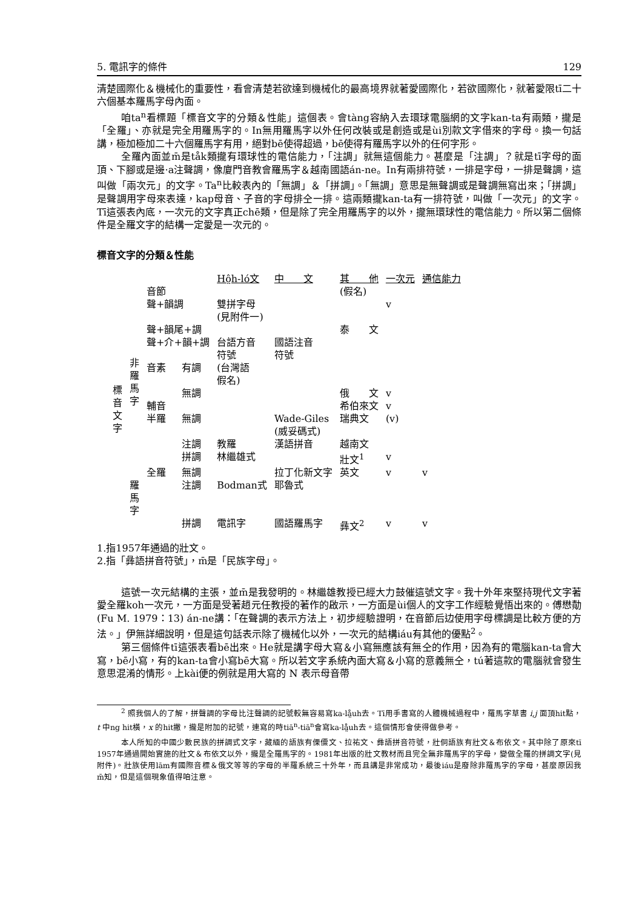5. 電訊字的條件 129
清楚國際化＆機械化的重要性，看會清楚若欲達到機械化的最高境界就著愛國際化，若欲國際化，就著愛限tī二十六個基本羅馬字母內面。
咱ta<sup>n</sup>看標題「標音文字的分類＆性能」這個表。會tàng容納入去環球電腦網的文字kan-ta有兩類，攏是「全羅」、亦就是完全用羅馬字的。In無用羅馬字以外任何改裝或是創造或是ùi別款文字借來的字母。換一句話講，極加極加二十六個羅馬字有用，絕對bē使得超過，bē使得有羅馬字以外的任何字形。
全羅內面並m̄是tåk類攏有環球性的電信能力，「注調」就無這個能力。甚麼是「注調」？就是tī字母的面頂、下腳或是邊·a注聲調，像廈門音教會羅馬字＆越南國語án-ne。In有兩排符號，一排是字母，一排是聲調，這叫做「兩次元」的文字。Ta<sup>n</sup>比較表內的「無調」＆「拼調」。「無調」意思是無聲調或是聲調無寫出來；「拼調」是聲調用字母來表達，kap母音、子音的字母排仝一排。這兩類攏kan-ta有一排符號，叫做「一次元」的文字。Tī這張表內底，一次元的文字真正chē類，但是除了完全用羅馬字的以外，攏無環球性的電信能力。所以第二個條件是全羅文字的結構一定愛是一次元的。
標音文字的分類＆性能
| | | | | Hô̤h-ló文 | 中 文 | 其 他 | 一次元 | 通信能力 |
| 標 音 文 字 | 非 羅 馬 字 | 音節 | | | | (假名) | | |
| | | 聲+韻調 | | 雙拼字母 (見附件一) | | | v | |
| | | 聲+韻尾+調 | | | | 泰 文 | | |
| | | 聲+介+韻+調 | | 台語方音 符號 | 國語注音 符號 | | | |
| | | 音素 | 有調 | (台灣語 假名) | | | | |
| | | | 無調 | | | 俄 文 | v | |
| | | 輔音 | | | | 希伯來文 | v | |
| | | 半羅 | 無調 | | Wade-Giles (威妥碼式) | 瑞典文 | (v) | |
| | | | 注調 | 教羅 | 漢語拼音 | 越南文 | | |
| | | | 拼調 | 林繼雄式 | | 壯文<sup>1</sup> | v | |
| | | 全羅 | 無調 | | 拉丁化新文字 | 英文 | v | v |
| | 羅 馬 字 | | 注調 | Bodman式 | 耶魯式 | | | |
| | | | 拼調 | 電訊字 | 國語羅馬字 | 彝文<sup>2</sup> | v | v |
1.指1957年通過的壯文。
2.指「彝語拼音符號」，m̄是「民族字母」。
這號一次元結構的主張，並m̄是我發明的。林繼雄教授已經大力鼓催這號文字。我十外年來堅持現代文字著愛全羅koh一次元，一方面是受著趙元任教授的著作的啟示，一方面是ùi個人的文字工作經驗覺悟出來的。傅懋勣 (Fu M. 1979：13) án-ne講：「在聲調的表示方法上，初步經驗證明，在音節后边使用字母標調是比較方便的方法。」伊無詳細說明，但是這句話表示除了機械化以外，一次元的結構iáu有其他的優點<sup>2</sup>。
第三個條件tī這張表看bē出來。He就是講字母大寫＆小寫無應該有無仝的作用，因為有的電腦kan-ta會大寫，bē小寫，有的kan-ta會小寫bē大寫。所以若文字系統內面大寫＆小寫的意義無仝，tú著這款的電腦就會發生意思混淆的情形。上kài便的例就是用大寫的 N 表示母音帶
<sup>2</sup> 照我個人的了解，拼聲調的字母比注聲調的記號較無容易寫ka-lå̤uh去。Tī用手書寫的人體機械過程中，羅馬字草書 i,j 面頂hit點，t 中ng hit橫，x 的hit撇，攏是附加的記號，連寫的時tiā<sup>n</sup>-tiā<sup>n</sup>會寫ka-lå̤uh去。這個情形會使得做參考。
本人所知的中國少數民族的拼調式文字，藏緬的語族有傈僳文、拉祐文、彝語拼音符號，壯侗語族有壯文＆布依文。其中除了原來tī 1957年通過開始實施的壯文＆布依文以外，攏是全羅馬字的。1981年出版的壯文教材而且完全無非羅馬字的字母，變做全羅的拼調文字(見附件)。壯族使用lām有國際音標＆俄文等等的字母的半羅系統三十外年，而且講是非常成功，最後iáu是廢除非羅馬字的字母，甚麼原因我m̄知，但是這個現象值得咱注意。